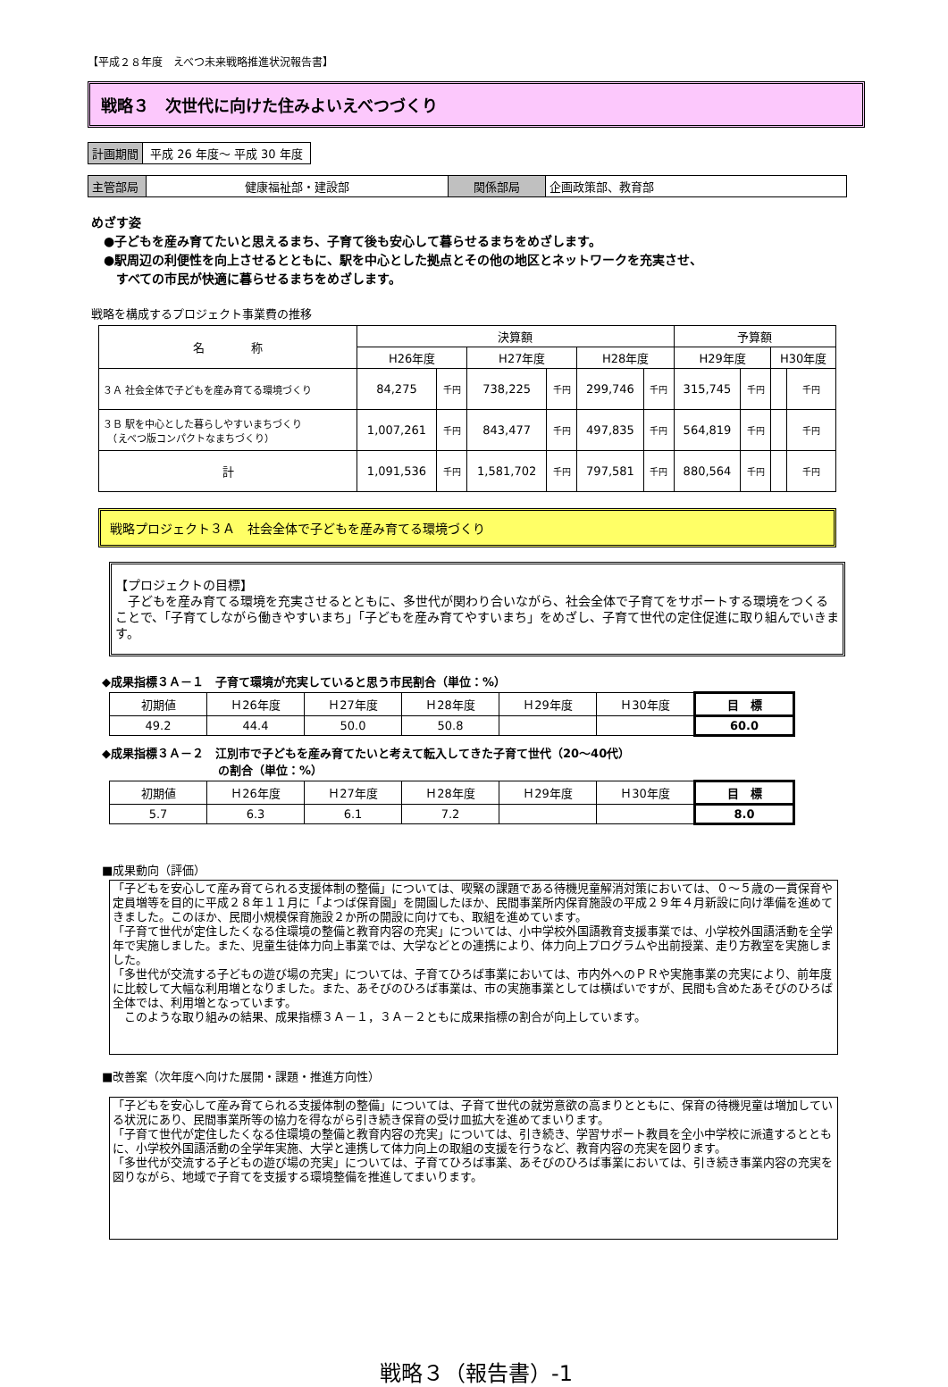【平成２８年度　えべつ未来戦略推進状況報告書】
戦略３　次世代に向けた住みよいえべつづくり
| 計画期間 | 平成 26 年度～ 平成 30 年度 |
| 主管部局 | 健康福祉部・建設部 | 関係部局 | 企画政策部、教育部 |
めざす姿
　●子どもを産み育てたいと思えるまち、子育て後も安心して暮らせるまちをめざします。
　●駅周辺の利便性を向上させるとともに、駅を中心とした拠点とその他の地区とネットワークを充実させ、
　　すべての市民が快適に暮らせるまちをめざします。
戦略を構成するプロジェクト事業費の推移
| 名 称 | 決算額 | | | | | | 予算額 | | | |
| --- | --- | --- | --- | --- | --- | --- | --- | --- | --- | --- |
| | H26年度 | | H27年度 | | H28年度 | | H29年度 | | H30年度 | |
| ３Ａ 社会全体で子どもを産み育てる環境づくり | 84,275 | 千円 | 738,225 | 千円 | 299,746 | 千円 | 315,745 | 千円 | | 千円 |
| ３Ｂ 駅を中心とした暮らしやすいまちづくり （えべつ版コンパクトなまちづくり） | 1,007,261 | 千円 | 843,477 | 千円 | 497,835 | 千円 | 564,819 | 千円 | | 千円 |
| 計 | 1,091,536 | 千円 | 1,581,702 | 千円 | 797,581 | 千円 | 880,564 | 千円 | | 千円 |
戦略プロジェクト３Ａ　社会全体で子どもを産み育てる環境づくり
【プロジェクトの目標】
　子どもを産み育てる環境を充実させるとともに、多世代が関わり合いながら、社会全体で子育てをサポートする環境をつくることで、「子育てしながら働きやすいまち」「子どもを産み育てやすいまち」をめざし、子育て世代の定住促進に取り組んでいきます。
◆成果指標３Ａ－１　子育て環境が充実していると思う市民割合（単位：%）
| 初期値 | Ｈ26年度 | Ｈ27年度 | Ｈ28年度 | Ｈ29年度 | Ｈ30年度 | 目 標 |
| 49.2 | 44.4 | 50.0 | 50.8 | | | 60.0 |
◆成果指標３Ａ－２　江別市で子どもを産み育てたいと考えて転入してきた子育て世代（20～40代）
　　　　　　　　　　の割合（単位：%）
| 初期値 | Ｈ26年度 | Ｈ27年度 | Ｈ28年度 | Ｈ29年度 | Ｈ30年度 | 目 標 |
| 5.7 | 6.3 | 6.1 | 7.2 | | | 8.0 |
■成果動向（評価）
「子どもを安心して産み育てられる支援体制の整備」については、喫緊の課題である待機児童解消対策においては、０～５歳の一貫保育や定員増等を目的に平成２８年１１月に「よつば保育園」を開園したほか、民間事業所内保育施設の平成２９年４月新設に向け準備を進めてきました。このほか、民間小規模保育施設２か所の開設に向けても、取組を進めています。
「子育て世代が定住したくなる住環境の整備と教育内容の充実」については、小中学校外国語教育支援事業では、小学校外国語活動を全学年で実施しました。また、児童生徒体力向上事業では、大学などとの連携により、体力向上プログラムや出前授業、走り方教室を実施しました。
「多世代が交流する子どもの遊び場の充実」については、子育てひろば事業においては、市内外へのＰＲや実施事業の充実により、前年度に比較して大幅な利用増となりました。また、あそびのひろば事業は、市の実施事業としては横ばいですが、民間も含めたあそびのひろば全体では、利用増となっています。
　このような取り組みの結果、成果指標３Ａ－１，３Ａ－２ともに成果指標の割合が向上しています。
■改善案（次年度へ向けた展開・課題・推進方向性）
「子どもを安心して産み育てられる支援体制の整備」については、子育て世代の就労意欲の高まりとともに、保育の待機児童は増加している状況にあり、民間事業所等の協力を得ながら引き続き保育の受け皿拡大を進めてまいります。
「子育て世代が定住したくなる住環境の整備と教育内容の充実」については、引き続き、学習サポート教員を全小中学校に派遣するとともに、小学校外国語活動の全学年実施、大学と連携して体力向上の取組の支援を行うなど、教育内容の充実を図ります。
「多世代が交流する子どもの遊び場の充実」については、子育てひろば事業、あそびのひろば事業においては、引き続き事業内容の充実を図りながら、地域で子育てを支援する環境整備を推進してまいります。
戦略３（報告書）-1